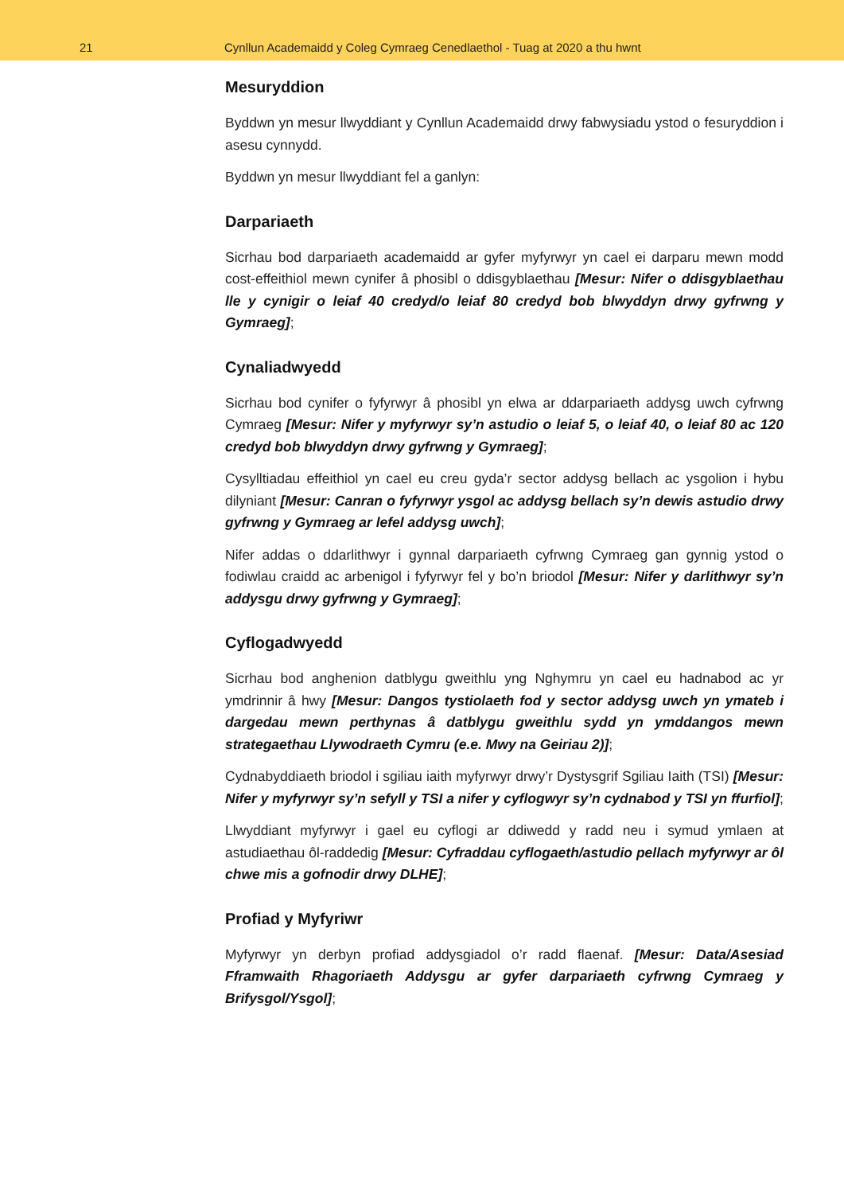21 Cynllun Academaidd y Coleg Cymraeg Cenedlaethol - Tuag at 2020 a thu hwnt
Mesuryddion
Byddwn yn mesur llwyddiant y Cynllun Academaidd drwy fabwysiadu ystod o fesuryddion i asesu cynnydd.
Byddwn yn mesur llwyddiant fel a ganlyn:
Darpariaeth
Sicrhau bod darpariaeth academaidd ar gyfer myfyrwyr yn cael ei darparu mewn modd cost-effeithiol mewn cynifer â phosibl o ddisgyblaethau [Mesur: Nifer o ddisgyblaethau lle y cynigir o leiaf 40 credyd/o leiaf 80 credyd bob blwyddyn drwy gyfrwng y Gymraeg];
Cynaliadwyedd
Sicrhau bod cynifer o fyfyrwyr â phosibl yn elwa ar ddarpariaeth addysg uwch cyfrwng Cymraeg [Mesur: Nifer y myfyrwyr sy’n astudio o leiaf 5, o leiaf 40, o leiaf 80 ac 120 credyd bob blwyddyn drwy gyfrwng y Gymraeg];
Cysylltiadau effeithiol yn cael eu creu gyda’r sector addysg bellach ac ysgolion i hybu dilyniant [Mesur: Canran o fyfyrwyr ysgol ac addysg bellach sy’n dewis astudio drwy gyfrwng y Gymraeg ar lefel addysg uwch];
Nifer addas o ddarlithwyr i gynnal darpariaeth cyfrwng Cymraeg gan gynnig ystod o fodiwlau craidd ac arbenigol i fyfyrwyr fel y bo’n briodol [Mesur: Nifer y darlithwyr sy’n addysgu drwy gyfrwng y Gymraeg];
Cyflogadwyedd
Sicrhau bod anghenion datblygu gweithlu yng Nghymru yn cael eu hadnabod ac yr ymdrinnir â hwy [Mesur: Dangos tystiolaeth fod y sector addysg uwch yn ymateb i dargedau mewn perthynas â datblygu gweithlu sydd yn ymddangos mewn strategaethau Llywodraeth Cymru (e.e. Mwy na Geiriau 2)];
Cydnabyddiaeth briodol i sgiliau iaith myfyrwyr drwy’r Dystysgrif Sgiliau Iaith (TSI) [Mesur: Nifer y myfyrwyr sy’n sefyll y TSI a nifer y cyflogwyr sy’n cydnabod y TSI yn ffurfiol];
Llwyddiant myfyrwyr i gael eu cyflogi ar ddiwedd y radd neu i symud ymlaen at astudiaethau ôl-raddedig [Mesur: Cyfraddau cyflogaeth/astudio pellach myfyrwyr ar ôl chwe mis a gofnodir drwy DLHE];
Profiad y Myfyriwr
Myfyrwyr yn derbyn profiad addysgiadol o’r radd flaenaf. [Mesur: Data/Asesiad Fframwaith Rhagoriaeth Addysgu ar gyfer darpariaeth cyfrwng Cymraeg y Brifysgol/Ysgol];